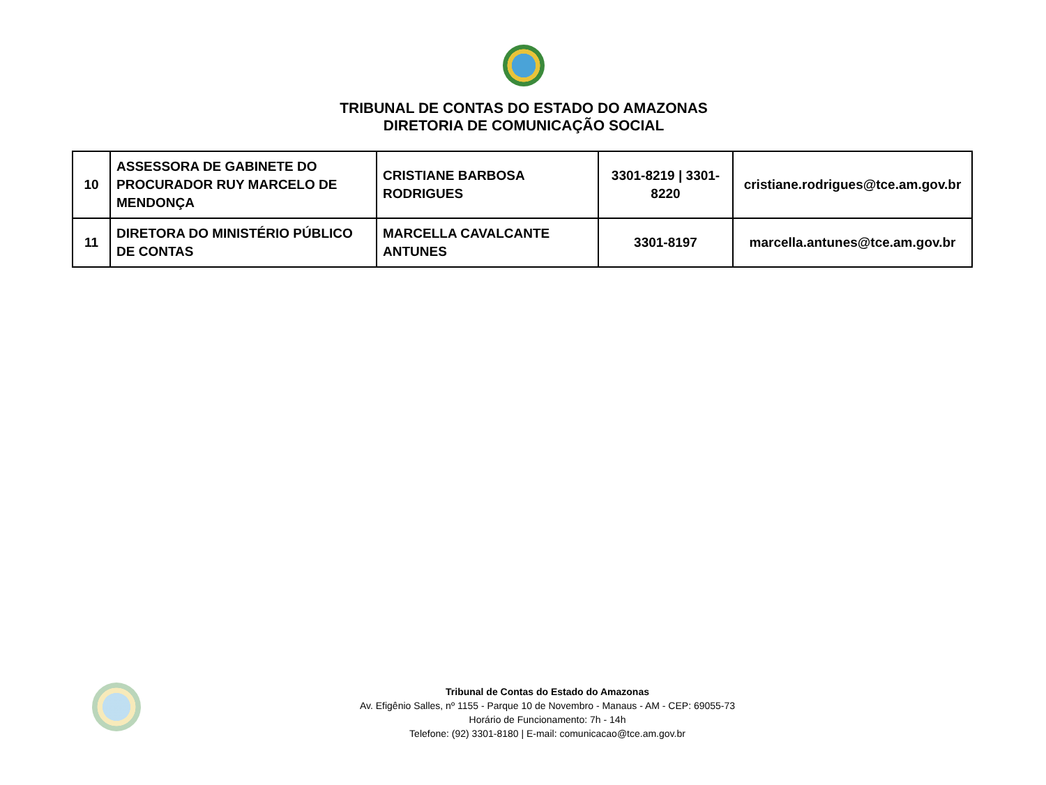TRIBUNAL DE CONTAS DO ESTADO DO AMAZONAS
DIRETORIA DE COMUNICAÇÃO SOCIAL
| 10 | ASSESSORA DE GABINETE DO PROCURADOR RUY MARCELO DE MENDONÇA | CRISTIANE BARBOSA RODRIGUES | 3301-8219 / 3301-8220 | cristiane.rodrigues@tce.am.gov.br |
| 11 | DIRETORA DO MINISTÉRIO PÚBLICO DE CONTAS | MARCELLA CAVALCANTE ANTUNES | 3301-8197 | marcella.antunes@tce.am.gov.br |
Tribunal de Contas do Estado do Amazonas
Av. Efigênio Salles, nº 1155 - Parque 10 de Novembro - Manaus - AM - CEP: 69055-73
Horário de Funcionamento: 7h - 14h
Telefone: (92) 3301-8180 | E-mail: comunicacao@tce.am.gov.br